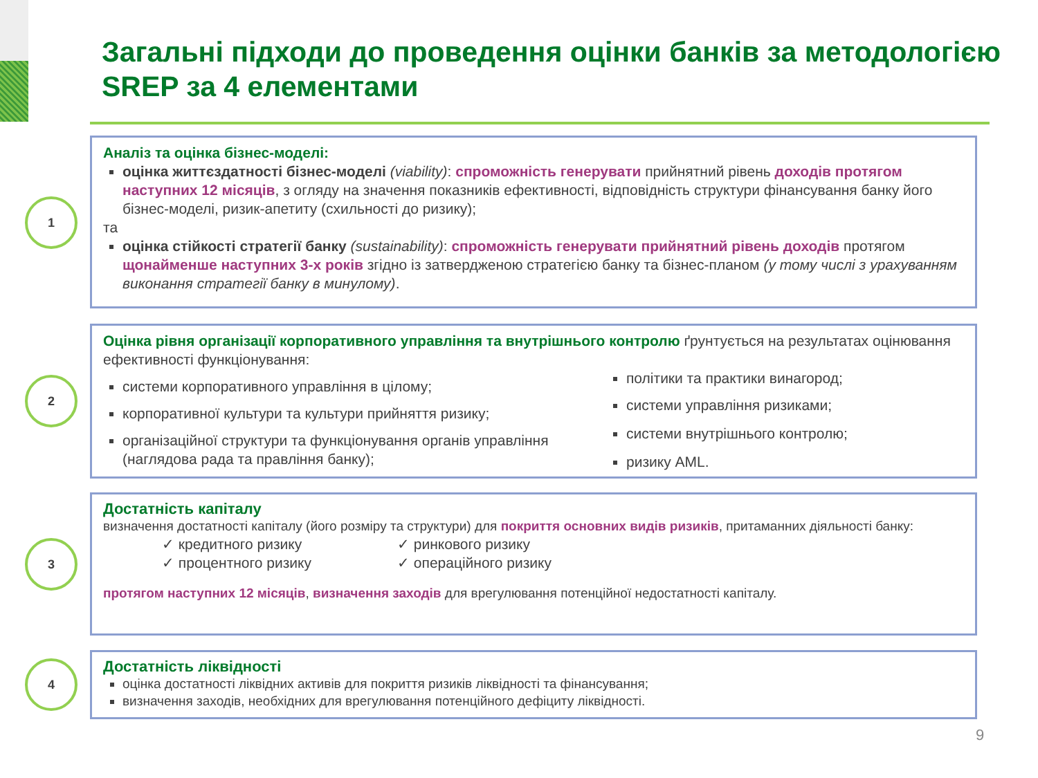Загальні підходи до проведення оцінки банків за методологією SREP за 4 елементами
1
Аналіз та оцінка бізнес-моделі:
оцінка життєздатності бізнес-моделі (viability): спроможність генерувати прийнятний рівень доходів протягом наступних 12 місяців, з огляду на значення показників ефективності, відповідність структури фінансування банку його бізнес-моделі, ризик-апетиту (схильності до ризику);
та
оцінка стійкості стратегії банку (sustainability): спроможність генерувати прийнятний рівень доходів протягом щонайменше наступних 3-х років згідно із затвердженою стратегією банку та бізнес-планом (у тому числі з урахуванням виконання стратегії банку в минулому).
2
Оцінка рівня організації корпоративного управління та внутрішнього контролю ґрунтується на результатах оцінювання ефективності функціонування:
системи корпоративного управління в цілому;
корпоративної культури та культури прийняття ризику;
організаційної структури та функціонування органів управління (наглядова рада та правління банку);
політики та практики винагород;
системи управління ризиками;
системи внутрішнього контролю;
ризику AML.
3
Достатність капіталу
визначення достатності капіталу (його розміру та структури) для покриття основних видів ризиків, притаманних діяльності банку:
✓ кредитного ризику
✓ процентного ризику
✓ ринкового ризику
✓ операційного ризику
протягом наступних 12 місяців, визначення заходів для врегулювання потенційної недостатності капіталу.
4
Достатність ліквідності
оцінка достатності ліквідних активів для покриття ризиків ліквідності та фінансування;
визначення заходів, необхідних для врегулювання потенційного дефіциту ліквідності.
9